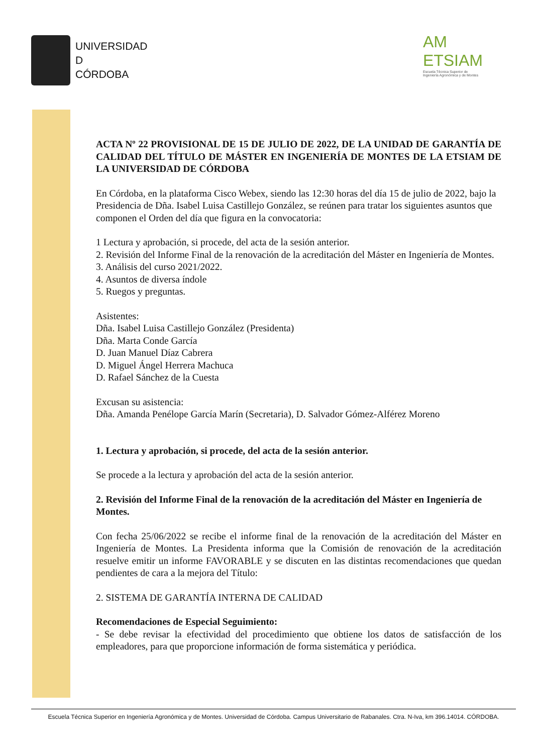UNIVERSIDAD
D
CÓRDOBA
AM
ETSIAM
Escuela Técnica Superior de
Ingeniería Agronómica y de Montes
ACTA Nº 22 PROVISIONAL DE 15 DE JULIO DE 2022, DE LA UNIDAD DE GARANTÍA DE CALIDAD DEL TÍTULO DE MÁSTER EN INGENIERÍA DE MONTES DE LA ETSIAM DE LA UNIVERSIDAD DE CÓRDOBA
En Córdoba, en la plataforma Cisco Webex, siendo las 12:30 horas del día 15 de julio de 2022, bajo la Presidencia de Dña. Isabel Luisa Castillejo González, se reúnen para tratar los siguientes asuntos que componen el Orden del día que figura en la convocatoria:
1 Lectura y aprobación, si procede, del acta de la sesión anterior.
2. Revisión del Informe Final de la renovación de la acreditación del Máster en Ingeniería de Montes.
3. Análisis del curso 2021/2022.
4. Asuntos de diversa índole
5. Ruegos y preguntas.
Asistentes:
Dña. Isabel Luisa Castillejo González (Presidenta)
Dña. Marta Conde García
D. Juan Manuel Díaz Cabrera
D. Miguel Ángel Herrera Machuca
D. Rafael Sánchez de la Cuesta
Excusan su asistencia:
Dña. Amanda Penélope García Marín (Secretaria), D. Salvador Gómez-Alférez Moreno
1. Lectura y aprobación, si procede, del acta de la sesión anterior.
Se procede a la lectura y aprobación del acta de la sesión anterior.
2. Revisión del Informe Final de la renovación de la acreditación del Máster en Ingeniería de Montes.
Con fecha 25/06/2022 se recibe el informe final de la renovación de la acreditación del Máster en Ingeniería de Montes. La Presidenta informa que la Comisión de renovación de la acreditación resuelve emitir un informe FAVORABLE y se discuten en las distintas recomendaciones que quedan pendientes de cara a la mejora del Título:
2. SISTEMA DE GARANTÍA INTERNA DE CALIDAD
Recomendaciones de Especial Seguimiento:
- Se debe revisar la efectividad del procedimiento que obtiene los datos de satisfacción de los empleadores, para que proporcione información de forma sistemática y periódica.
Escuela Técnica Superior en Ingeniería Agronómica y de Montes. Universidad de Córdoba. Campus Universitario de Rabanales. Ctra. N-Iva, km 396.14014. CÓRDOBA.